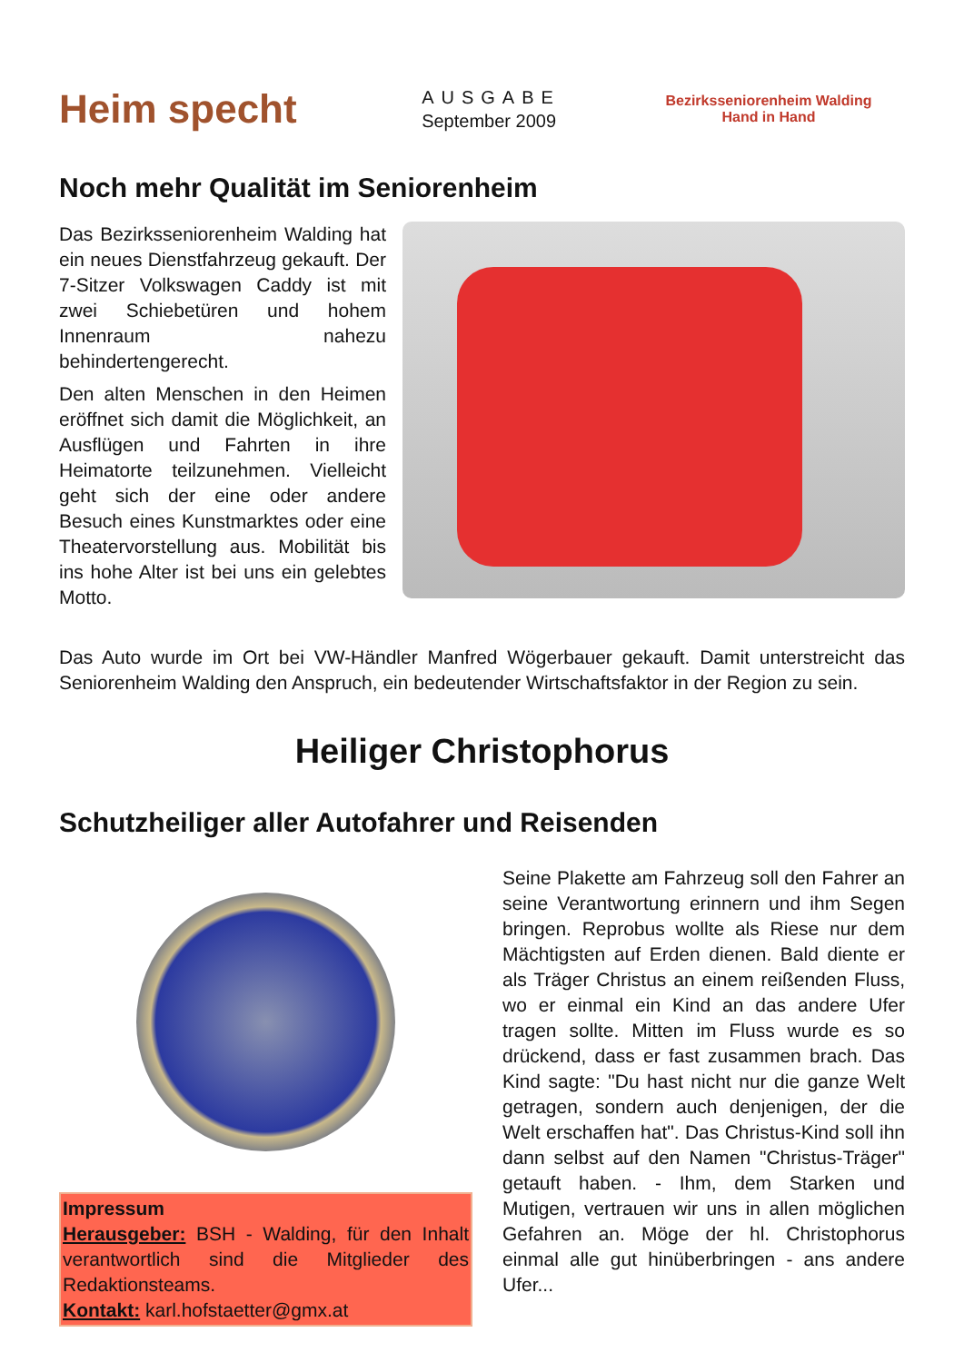Heim specht
AUSGABE
September 2009
Bezirksseniorenheim Walding
Hand in Hand
Noch mehr Qualität im Seniorenheim
Das Bezirksseniorenheim Walding hat ein neues Dienstfahrzeug gekauft. Der 7-Sitzer Volkswagen Caddy ist mit zwei Schiebetüren und hohem Innenraum nahezu behindertengerecht.
Den alten Menschen in den Heimen eröffnet sich damit die Möglichkeit, an Ausflügen und Fahrten in ihre Heimatorte teilzunehmen. Vielleicht geht sich der eine oder andere Besuch eines Kunstmarktes oder eine Theatervorstellung aus. Mobilität bis ins hohe Alter ist bei uns ein gelebtes Motto.
Das Auto wurde im Ort bei VW-Händler Manfred Wögerbauer gekauft. Damit unterstreicht das Seniorenheim Walding den Anspruch, ein bedeutender Wirtschaftsfaktor in der Region zu sein.
Heiliger Christophorus
Schutzheiliger aller Autofahrer und Reisenden
Impressum
Herausgeber: BSH - Walding, für den Inhalt verantwortlich sind die Mitglieder des Redaktionsteams.
Kontakt: karl.hofstaetter@gmx.at
Seine Plakette am Fahrzeug soll den Fahrer an seine Verantwortung erinnern und ihm Segen bringen. Reprobus wollte als Riese nur dem Mächtigsten auf Erden dienen. Bald diente er als Träger Christus an einem reißenden Fluss, wo er einmal ein Kind an das andere Ufer tragen sollte. Mitten im Fluss wurde es so drückend, dass er fast zusammen brach. Das Kind sagte: "Du hast nicht nur die ganze Welt getragen, sondern auch denjenigen, der die Welt erschaffen hat". Das Christus-Kind soll ihn dann selbst auf den Namen "Christus-Träger" getauft haben. - Ihm, dem Starken und Mutigen, vertrauen wir uns in allen möglichen Gefahren an. Möge der hl. Christophorus einmal alle gut hinüberbringen - ans andere Ufer...